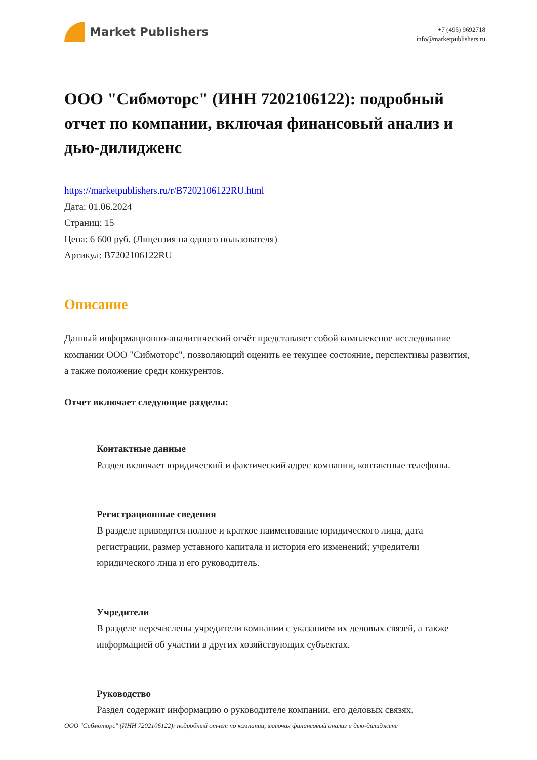Market Publishers
+7 (495) 9692718
info@marketpublishers.ru
ООО "Сибмоторс" (ИНН 7202106122): подробный отчет по компании, включая финансовый анализ и дью-дилидженс
https://marketpublishers.ru/r/B7202106122RU.html
Дата: 01.06.2024
Страниц: 15
Цена: 6 600 руб. (Лицензия на одного пользователя)
Артикул: B7202106122RU
Описание
Данный информационно-аналитический отчёт представляет собой комплексное исследование компании ООО "Сибмоторс", позволяющий оценить ее текущее состояние, перспективы развития, а также положение среди конкурентов.
Отчет включает следующие разделы:
Контактные данные
Раздел включает юридический и фактический адрес компании, контактные телефоны.
Регистрационные сведения
В разделе приводятся полное и краткое наименование юридического лица, дата регистрации, размер уставного капитала и история его изменений; учредители юридического лица и его руководитель.
Учредители
В разделе перечислены учредители компании с указанием их деловых связей, а также информацией об участии в других хозяйствующих субъектах.
Руководство
Раздел содержит информацию о руководителе компании, его деловых связях,
ООО "Сибмоторс" (ИНН 7202106122): подробный отчет по компании, включая финансовый анализ и дью-дилидженс